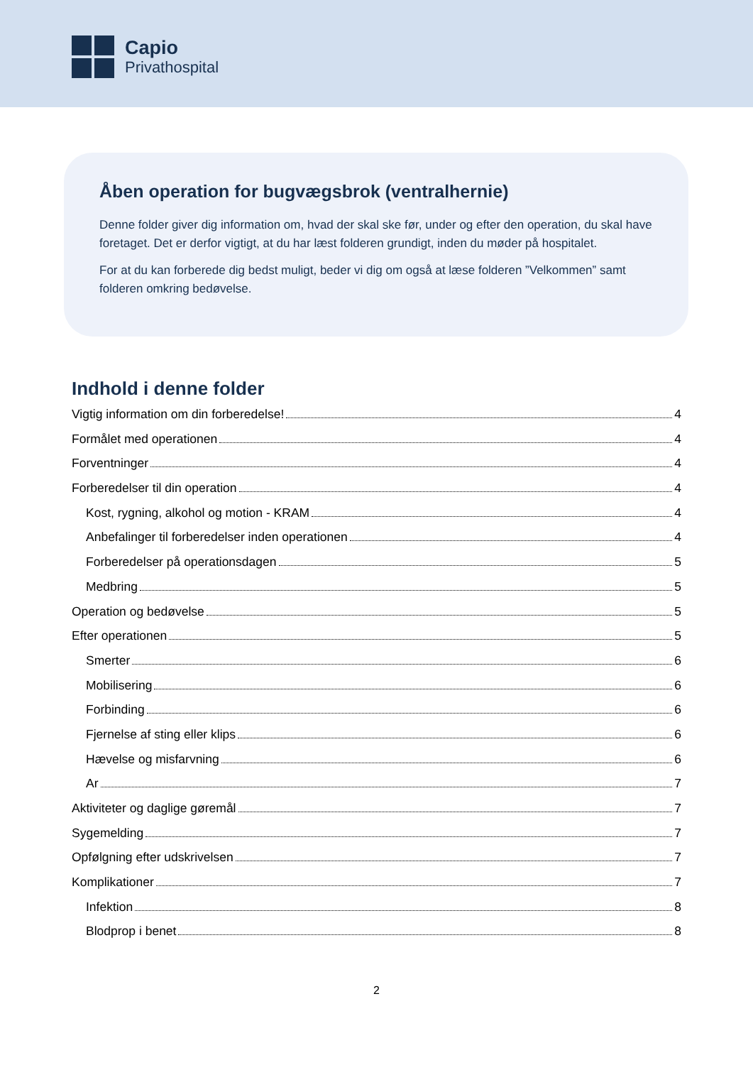Capio
Privathospital
Åben operation for bugvægsbrok (ventralhernie)
Denne folder giver dig information om, hvad der skal ske før, under og efter den operation, du skal have foretaget. Det er derfor vigtigt, at du har læst folderen grundigt, inden du møder på hospitalet.
For at du kan forberede dig bedst muligt, beder vi dig om også at læse folderen ”Velkommen” samt folderen omkring bedøvelse.
Indhold i denne folder
Vigtig information om din forberedelse! 4
Formålet med operationen 4
Forventninger 4
Forberedelser til din operation 4
Kost, rygning, alkohol og motion - KRAM 4
Anbefalinger til forberedelser inden operationen 4
Forberedelser på operationsdagen 5
Medbring 5
Operation og bedøvelse 5
Efter operationen 5
Smerter 6
Mobilisering 6
Forbinding 6
Fjernelse af sting eller klips 6
Hævelse og misfarvning 6
Ar 7
Aktiviteter og daglige gøremål 7
Sygemelding 7
Opfølgning efter udskrivelsen 7
Komplikationer 7
Infektion 8
Blodprop i benet 8
2